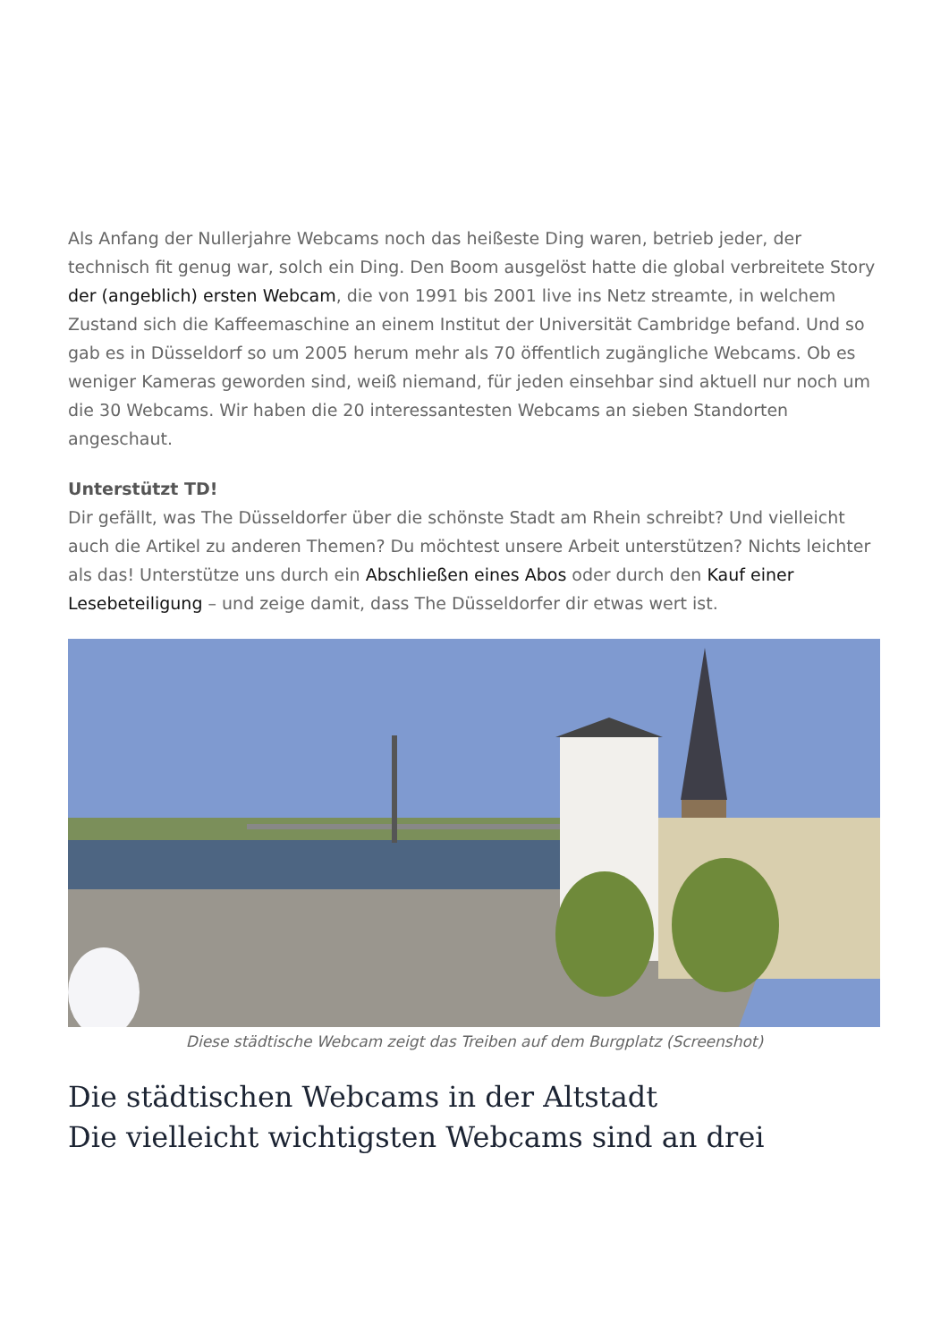Als Anfang der Nullerjahre Webcams noch das heißeste Ding waren, betrieb jeder, der technisch fit genug war, solch ein Ding. Den Boom ausgelöst hatte die global verbreitete Story der (angeblich) ersten Webcam, die von 1991 bis 2001 live ins Netz streamte, in welchem Zustand sich die Kaffeemaschine an einem Institut der Universität Cambridge befand. Und so gab es in Düsseldorf so um 2005 herum mehr als 70 öffentlich zugängliche Webcams. Ob es weniger Kameras geworden sind, weiß niemand, für jeden einsehbar sind aktuell nur noch um die 30 Webcams. Wir haben die 20 interessantesten Webcams an sieben Standorten angeschaut.
Unterstützt TD!
Dir gefällt, was The Düsseldorfer über die schönste Stadt am Rhein schreibt? Und vielleicht auch die Artikel zu anderen Themen? Du möchtest unsere Arbeit unterstützen? Nichts leichter als das! Unterstütze uns durch ein Abschließen eines Abos oder durch den Kauf einer Lesebeteiligung – und zeige damit, dass The Düsseldorfer dir etwas wert ist.
Diese städtische Webcam zeigt das Treiben auf dem Burgplatz (Screenshot)
Die städtischen Webcams in der Altstadt
Die vielleicht wichtigsten Webcams sind an drei